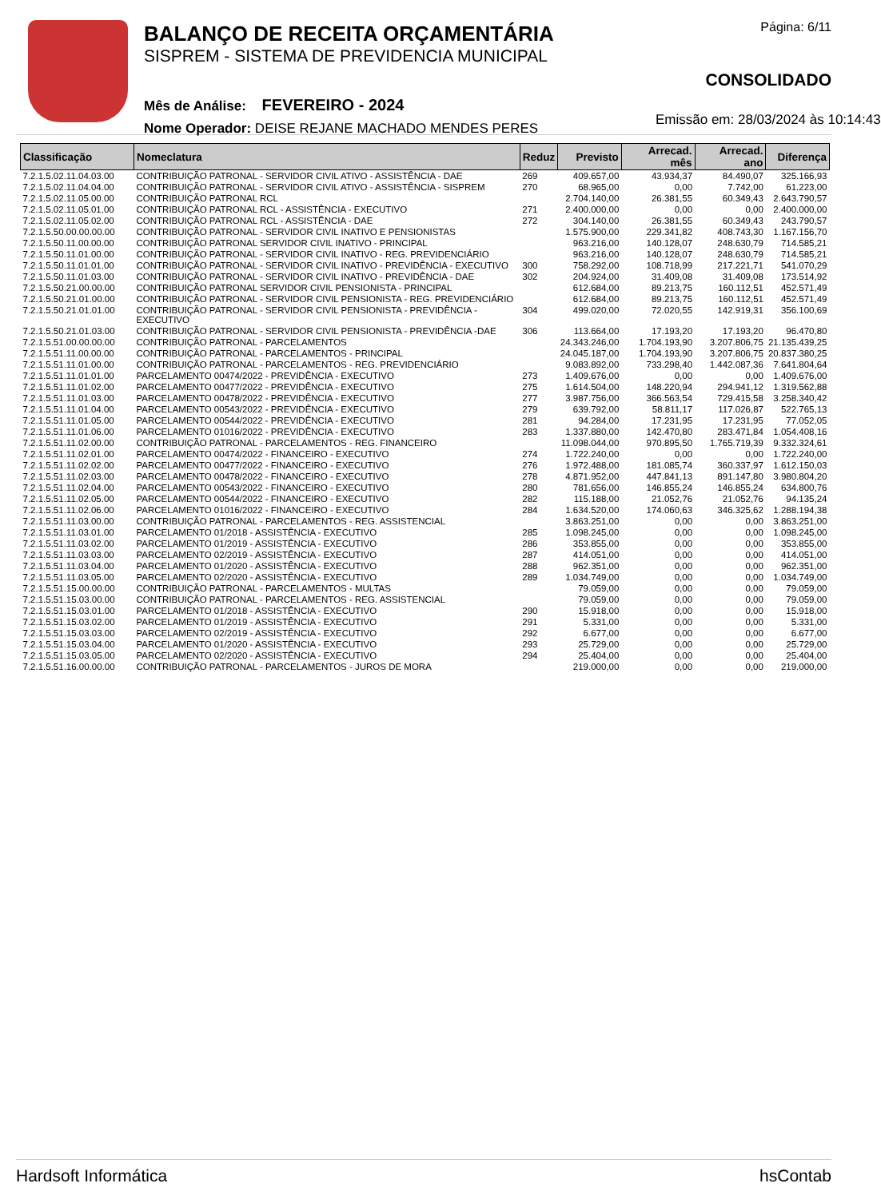BALANÇO DE RECEITA ORÇAMENTÁRIA
SISPREM - SISTEMA DE PREVIDENCIA MUNICIPAL
Mês de Análise: FEVEREIRO - 2024
Nome Operador: DEISE REJANE MACHADO MENDES PERES
Página: 6/11
CONSOLIDADO
Emissão em: 28/03/2024 às 10:14:43
| Classificação | Nomeclatura | Reduz | Previsto | Arrecad. mês | Arrecad. ano | Diferença |
| --- | --- | --- | --- | --- | --- | --- |
| 7.2.1.5.02.11.04.03.00 | CONTRIBUIÇÃO PATRONAL - SERVIDOR CIVIL ATIVO - ASSISTÊNCIA - DAE | 269 | 409.657,00 | 43.934,37 | 84.490,07 | 325.166,93 |
| 7.2.1.5.02.11.04.04.00 | CONTRIBUIÇÃO PATRONAL - SERVIDOR CIVIL ATIVO - ASSISTÊNCIA - SISPREM | 270 | 68.965,00 | 0,00 | 7.742,00 | 61.223,00 |
| 7.2.1.5.02.11.05.00.00 | CONTRIBUIÇÃO PATRONAL RCL | | 2.704.140,00 | 26.381,55 | 60.349,43 | 2.643.790,57 |
| 7.2.1.5.02.11.05.01.00 | CONTRIBUIÇÃO PATRONAL RCL - ASSISTÊNCIA - EXECUTIVO | 271 | 2.400.000,00 | 0,00 | 0,00 | 2.400.000,00 |
| 7.2.1.5.02.11.05.02.00 | CONTRIBUIÇÃO PATRONAL RCL - ASSISTÊNCIA - DAE | 272 | 304.140,00 | 26.381,55 | 60.349,43 | 243.790,57 |
| 7.2.1.5.50.00.00.00.00 | CONTRIBUIÇÃO PATRONAL - SERVIDOR CIVIL INATIVO E PENSIONISTAS | | 1.575.900,00 | 229.341,82 | 408.743,30 | 1.167.156,70 |
| 7.2.1.5.50.11.00.00.00 | CONTRIBUIÇÃO PATRONAL SERVIDOR CIVIL INATIVO - PRINCIPAL | | 963.216,00 | 140.128,07 | 248.630,79 | 714.585,21 |
| 7.2.1.5.50.11.01.00.00 | CONTRIBUIÇÃO PATRONAL - SERVIDOR CIVIL INATIVO - REG. PREVIDENCIÁRIO | | 963.216,00 | 140.128,07 | 248.630,79 | 714.585,21 |
| 7.2.1.5.50.11.01.01.00 | CONTRIBUIÇÃO PATRONAL - SERVIDOR CIVIL INATIVO - PREVIDÊNCIA - EXECUTIVO | 300 | 758.292,00 | 108.718,99 | 217.221,71 | 541.070,29 |
| 7.2.1.5.50.11.01.03.00 | CONTRIBUIÇÃO PATRONAL - SERVIDOR CIVIL INATIVO - PREVIDÊNCIA - DAE | 302 | 204.924,00 | 31.409,08 | 31.409,08 | 173.514,92 |
| 7.2.1.5.50.21.00.00.00 | CONTRIBUIÇÃO PATRONAL SERVIDOR CIVIL PENSIONISTA - PRINCIPAL | | 612.684,00 | 89.213,75 | 160.112,51 | 452.571,49 |
| 7.2.1.5.50.21.01.00.00 | CONTRIBUIÇÃO PATRONAL - SERVIDOR CIVIL PENSIONISTA - REG. PREVIDENCIÁRIO | | 612.684,00 | 89.213,75 | 160.112,51 | 452.571,49 |
| 7.2.1.5.50.21.01.01.00 | CONTRIBUIÇÃO PATRONAL - SERVIDOR CIVIL PENSIONISTA - PREVIDÊNCIA -EXECUTIVO | 304 | 499.020,00 | 72.020,55 | 142.919,31 | 356.100,69 |
| 7.2.1.5.50.21.01.03.00 | CONTRIBUIÇÃO PATRONAL - SERVIDOR CIVIL PENSIONISTA - PREVIDÊNCIA -DAE | 306 | 113.664,00 | 17.193,20 | 17.193,20 | 96.470,80 |
| 7.2.1.5.51.00.00.00.00 | CONTRIBUIÇÃO PATRONAL - PARCELAMENTOS | | 24.343.246,00 | 1.704.193,90 | 3.207.806,75 | 21.135.439,25 |
| 7.2.1.5.51.11.00.00.00 | CONTRIBUIÇÃO PATRONAL - PARCELAMENTOS - PRINCIPAL | | 24.045.187,00 | 1.704.193,90 | 3.207.806,75 | 20.837.380,25 |
| 7.2.1.5.51.11.01.00.00 | CONTRIBUIÇÃO PATRONAL - PARCELAMENTOS - REG. PREVIDENCIÁRIO | | 9.083.892,00 | 733.298,40 | 1.442.087,36 | 7.641.804,64 |
| 7.2.1.5.51.11.01.01.00 | PARCELAMENTO 00474/2022 - PREVIDÊNCIA - EXECUTIVO | 273 | 1.409.676,00 | 0,00 | 0,00 | 1.409.676,00 |
| 7.2.1.5.51.11.01.02.00 | PARCELAMENTO 00477/2022 - PREVIDÊNCIA - EXECUTIVO | 275 | 1.614.504,00 | 148.220,94 | 294.941,12 | 1.319.562,88 |
| 7.2.1.5.51.11.01.03.00 | PARCELAMENTO 00478/2022 - PREVIDÊNCIA - EXECUTIVO | 277 | 3.987.756,00 | 366.563,54 | 729.415,58 | 3.258.340,42 |
| 7.2.1.5.51.11.01.04.00 | PARCELAMENTO 00543/2022 - PREVIDÊNCIA - EXECUTIVO | 279 | 639.792,00 | 58.811,17 | 117.026,87 | 522.765,13 |
| 7.2.1.5.51.11.01.05.00 | PARCELAMENTO 00544/2022 - PREVIDÊNCIA - EXECUTIVO | 281 | 94.284,00 | 17.231,95 | 17.231,95 | 77.052,05 |
| 7.2.1.5.51.11.01.06.00 | PARCELAMENTO 01016/2022 - PREVIDÊNCIA - EXECUTIVO | 283 | 1.337.880,00 | 142.470,80 | 283.471,84 | 1.054.408,16 |
| 7.2.1.5.51.11.02.00.00 | CONTRIBUIÇÃO PATRONAL - PARCELAMENTOS - REG. FINANCEIRO | | 11.098.044,00 | 970.895,50 | 1.765.719,39 | 9.332.324,61 |
| 7.2.1.5.51.11.02.01.00 | PARCELAMENTO 00474/2022 - FINANCEIRO - EXECUTIVO | 274 | 1.722.240,00 | 0,00 | 0,00 | 1.722.240,00 |
| 7.2.1.5.51.11.02.02.00 | PARCELAMENTO 00477/2022 - FINANCEIRO - EXECUTIVO | 276 | 1.972.488,00 | 181.085,74 | 360.337,97 | 1.612.150,03 |
| 7.2.1.5.51.11.02.03.00 | PARCELAMENTO 00478/2022 - FINANCEIRO - EXECUTIVO | 278 | 4.871.952,00 | 447.841,13 | 891.147,80 | 3.980.804,20 |
| 7.2.1.5.51.11.02.04.00 | PARCELAMENTO 00543/2022 - FINANCEIRO - EXECUTIVO | 280 | 781.656,00 | 146.855,24 | 146.855,24 | 634.800,76 |
| 7.2.1.5.51.11.02.05.00 | PARCELAMENTO 00544/2022 - FINANCEIRO - EXECUTIVO | 282 | 115.188,00 | 21.052,76 | 21.052,76 | 94.135,24 |
| 7.2.1.5.51.11.02.06.00 | PARCELAMENTO 01016/2022 - FINANCEIRO - EXECUTIVO | 284 | 1.634.520,00 | 174.060,63 | 346.325,62 | 1.288.194,38 |
| 7.2.1.5.51.11.03.00.00 | CONTRIBUIÇÃO PATRONAL - PARCELAMENTOS - REG. ASSISTENCIAL | | 3.863.251,00 | 0,00 | 0,00 | 3.863.251,00 |
| 7.2.1.5.51.11.03.01.00 | PARCELAMENTO 01/2018 - ASSISTÊNCIA - EXECUTIVO | 285 | 1.098.245,00 | 0,00 | 0,00 | 1.098.245,00 |
| 7.2.1.5.51.11.03.02.00 | PARCELAMENTO 01/2019 - ASSISTÊNCIA - EXECUTIVO | 286 | 353.855,00 | 0,00 | 0,00 | 353.855,00 |
| 7.2.1.5.51.11.03.03.00 | PARCELAMENTO 02/2019 - ASSISTÊNCIA - EXECUTIVO | 287 | 414.051,00 | 0,00 | 0,00 | 414.051,00 |
| 7.2.1.5.51.11.03.04.00 | PARCELAMENTO 01/2020 - ASSISTÊNCIA - EXECUTIVO | 288 | 962.351,00 | 0,00 | 0,00 | 962.351,00 |
| 7.2.1.5.51.11.03.05.00 | PARCELAMENTO 02/2020 - ASSISTÊNCIA - EXECUTIVO | 289 | 1.034.749,00 | 0,00 | 0,00 | 1.034.749,00 |
| 7.2.1.5.51.15.00.00.00 | CONTRIBUIÇÃO PATRONAL - PARCELAMENTOS - MULTAS | | 79.059,00 | 0,00 | 0,00 | 79.059,00 |
| 7.2.1.5.51.15.03.00.00 | CONTRIBUIÇÃO PATRONAL - PARCELAMENTOS - REG. ASSISTENCIAL | | 79.059,00 | 0,00 | 0,00 | 79.059,00 |
| 7.2.1.5.51.15.03.01.00 | PARCELAMENTO 01/2018 - ASSISTÊNCIA - EXECUTIVO | 290 | 15.918,00 | 0,00 | 0,00 | 15.918,00 |
| 7.2.1.5.51.15.03.02.00 | PARCELAMENTO 01/2019 - ASSISTÊNCIA - EXECUTIVO | 291 | 5.331,00 | 0,00 | 0,00 | 5.331,00 |
| 7.2.1.5.51.15.03.03.00 | PARCELAMENTO 02/2019 - ASSISTÊNCIA - EXECUTIVO | 292 | 6.677,00 | 0,00 | 0,00 | 6.677,00 |
| 7.2.1.5.51.15.03.04.00 | PARCELAMENTO 01/2020 - ASSISTÊNCIA - EXECUTIVO | 293 | 25.729,00 | 0,00 | 0,00 | 25.729,00 |
| 7.2.1.5.51.15.03.05.00 | PARCELAMENTO 02/2020 - ASSISTÊNCIA - EXECUTIVO | 294 | 25.404,00 | 0,00 | 0,00 | 25.404,00 |
| 7.2.1.5.51.16.00.00.00 | CONTRIBUIÇÃO PATRONAL - PARCELAMENTOS - JUROS DE MORA | | 219.000,00 | 0,00 | 0,00 | 219.000,00 |
Hardsoft Informática hsContab